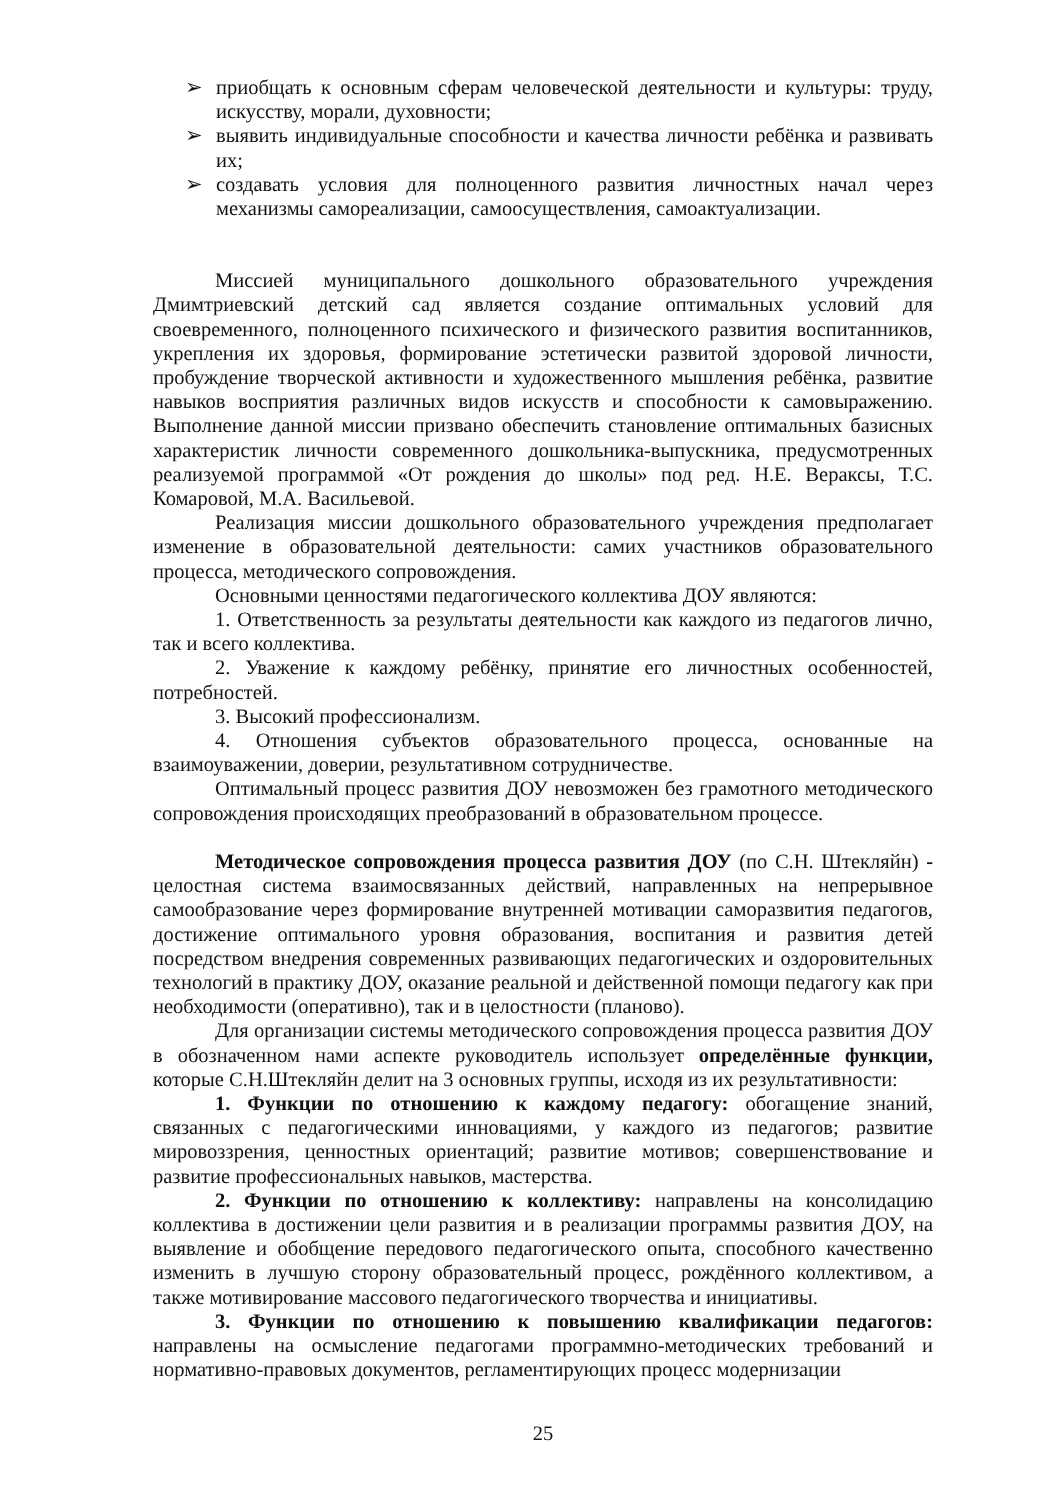➢ приобщать к основным сферам человеческой деятельности и культуры: труду, искусству, морали, духовности;
➢ выявить индивидуальные способности и качества личности ребёнка и развивать их;
➢ создавать условия для полноценного развития личностных начал через механизмы самореализации, самоосуществления, самоактуализации.
Миссией муниципального дошкольного образовательного учреждения Дмимтриевский детский сад является создание оптимальных условий для своевременного, полноценного психического и физического развития воспитанников, укрепления их здоровья, формирование эстетически развитой здоровой личности, пробуждение творческой активности и художественного мышления ребёнка, развитие навыков восприятия различных видов искусств и способности к самовыражению. Выполнение данной миссии призвано обеспечить становление оптимальных базисных характеристик личности современного дошкольника-выпускника, предусмотренных реализуемой программой «От рождения до школы» под ред. Н.Е. Вераксы, Т.С. Комаровой, М.А. Васильевой.
Реализация миссии дошкольного образовательного учреждения предполагает изменение в образовательной деятельности: самих участников образовательного процесса, методического сопровождения.
Основными ценностями педагогического коллектива ДОУ являются:
1. Ответственность за результаты деятельности как каждого из педагогов лично, так и всего коллектива.
2. Уважение к каждому ребёнку, принятие его личностных особенностей, потребностей.
3. Высокий профессионализм.
4. Отношения субъектов образовательного процесса, основанные на взаимоуважении, доверии, результативном сотрудничестве.
Оптимальный процесс развития ДОУ невозможен без грамотного методического сопровождения происходящих преобразований в образовательном процессе.
Методическое сопровождения процесса развития ДОУ (по С.Н. Штекляйн) - целостная система взаимосвязанных действий, направленных на непрерывное самообразование через формирование внутренней мотивации саморазвития педагогов, достижение оптимального уровня образования, воспитания и развития детей посредством внедрения современных развивающих педагогических и оздоровительных технологий в практику ДОУ, оказание реальной и действенной помощи педагогу как при необходимости (оперативно), так и в целостности (планово).
Для организации системы методического сопровождения процесса развития ДОУ в обозначенном нами аспекте руководитель использует определённые функции, которые С.Н.Штекляйн делит на 3 основных группы, исходя из их результативности:
1. Функции по отношению к каждому педагогу: обогащение знаний, связанных с педагогическими инновациями, у каждого из педагогов; развитие мировоззрения, ценностных ориентаций; развитие мотивов; совершенствование и развитие профессиональных навыков, мастерства.
2. Функции по отношению к коллективу: направлены на консолидацию коллектива в достижении цели развития и в реализации программы развития ДОУ, на выявление и обобщение передового педагогического опыта, способного качественно изменить в лучшую сторону образовательный процесс, рождённого коллективом, а также мотивирование массового педагогического творчества и инициативы.
3. Функции по отношению к повышению квалификации педагогов: направлены на осмысление педагогами программно-методических требований и нормативно-правовых документов, регламентирующих процесс модернизации
25